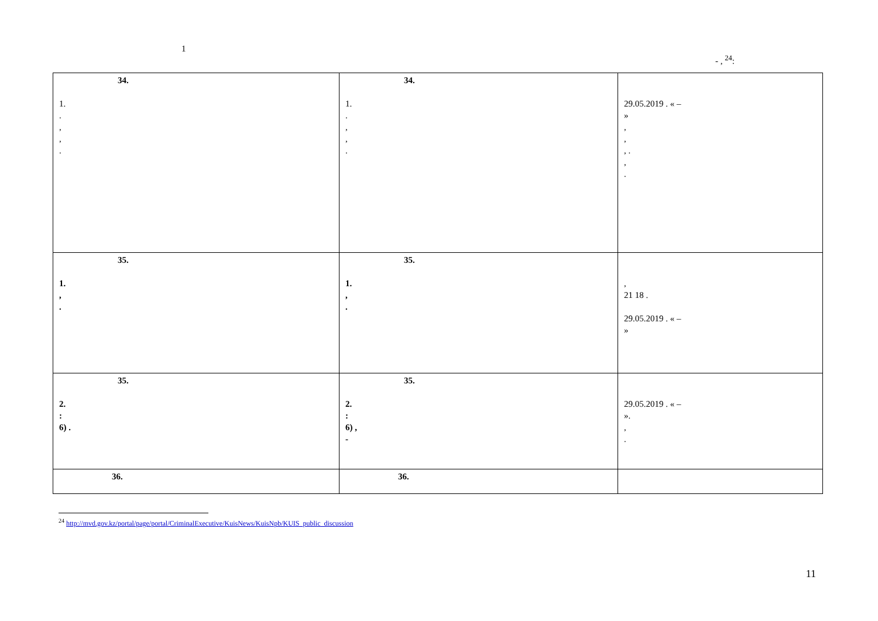1
- , <sup>24</sup>:
| 34. 1. . , , . | 34. 1. . , , . | 29.05.2019 . « – » , , , . , . |
| 35. 1. , . | 35. 1. , . | , 21 18 . 29.05.2019 . « – » |
| 35. 2. : 6) . | 35. 2. : 6) , - | 29.05.2019 . « – ». , . |
| 36. | 36. | |
<sup>24</sup> http://mvd.gov.kz/portal/page/portal/CriminalExecutive/KuisNews/KuisNpb/KUIS_public_discussion
11